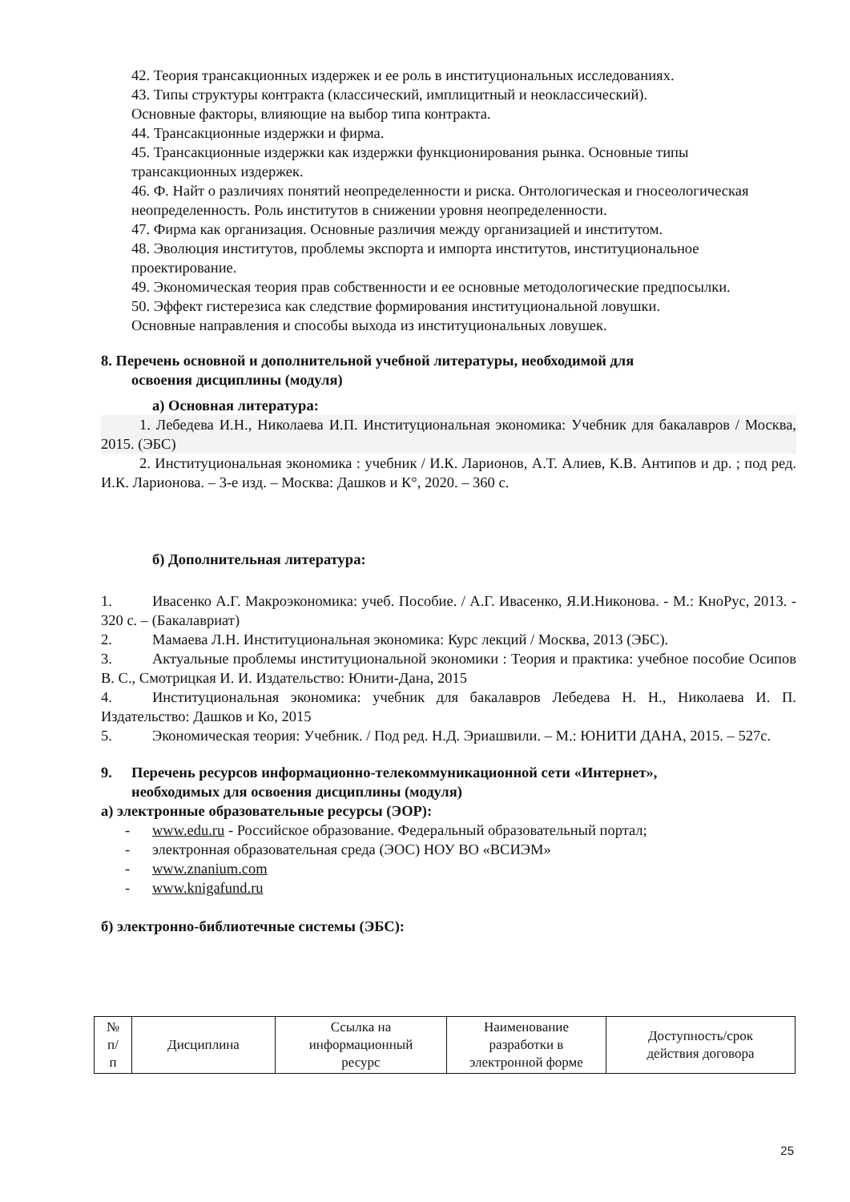42. Теория трансакционных издержек и ее роль в институциональных исследованиях.
43. Типы структуры контракта (классический, имплицитный и неоклассический).
Основные факторы, влияющие на выбор типа контракта.
44. Трансакционные издержки и фирма.
45. Трансакционные издержки как издержки функционирования рынка. Основные типы трансакционных издержек.
46. Ф. Найт о различиях понятий неопределенности и риска. Онтологическая и гносеологическая неопределенность. Роль институтов в снижении уровня неопределенности.
47. Фирма как организация. Основные различия между организацией и институтом.
48. Эволюция институтов, проблемы экспорта и импорта институтов, институциональное проектирование.
49. Экономическая теория прав собственности и ее основные методологические предпосылки.
50. Эффект гистерезиса как следствие формирования институциональной ловушки.
Основные направления и способы выхода из институциональных ловушек.
8. Перечень основной и дополнительной учебной литературы, необходимой для
освоения дисциплины (модуля)
а) Основная литература:
1. Лебедева И.Н., Николаева И.П. Институциональная экономика: Учебник для бакалавров / Москва, 2015. (ЭБС)
2. Институциональная экономика : учебник / И.К. Ларионов, А.Т. Алиев, К.В. Антипов и др. ; под ред. И.К. Ларионова. – 3-е изд. – Москва: Дашков и К°, 2020. – 360 с.
б) Дополнительная литература:
1. Ивасенко А.Г. Макроэкономика: учеб. Пособие. / А.Г. Ивасенко, Я.И.Никонова. - М.: КноРус, 2013. - 320 с. – (Бакалавриат)
2. Мамаева Л.Н. Институциональная экономика: Курс лекций / Москва, 2013 (ЭБС).
3. Актуальные проблемы институциональной экономики : Теория и практика: учебное пособие Осипов В. С., Смотрицкая И. И. Издательство: Юнити-Дана, 2015
4. Институциональная экономика: учебник для бакалавров Лебедева Н. Н., Николаева И. П. Издательство: Дашков и Ко, 2015
5. Экономическая теория: Учебник. / Под ред. Н.Д. Эриашвили. – М.: ЮНИТИ ДАНА, 2015. – 527с.
9. Перечень ресурсов информационно-телекоммуникационной сети «Интернет»,
необходимых для освоения дисциплины (модуля)
а) электронные образовательные ресурсы (ЭОР):
- www.edu.ru - Российское образование. Федеральный образовательный портал;
- электронная образовательная среда (ЭОС) НОУ ВО «ВСИЭМ»
- www.znanium.com
- www.knigafund.ru
б) электронно-библиотечные системы (ЭБС):
| № п/ п | Дисциплина | Ссылка на информационный ресурс | Наименование разработки в электронной форме | Доступность/срок действия договора |
25